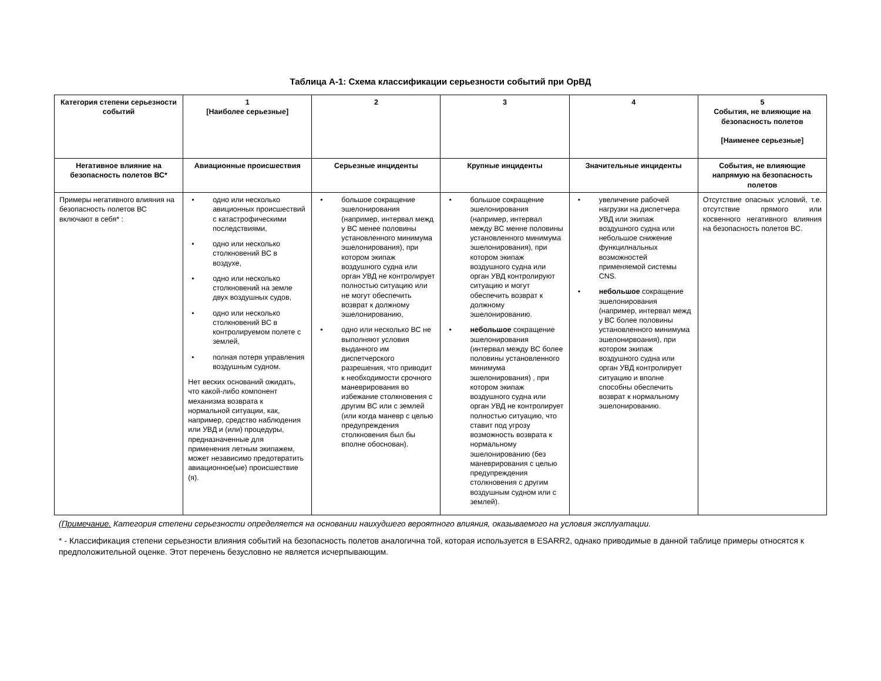Таблица А-1: Схема классификации серьезности событий при ОрВД
| Категория степени серьезности событий | 1 [Наиболее серьезные] | 2 | 3 | 4 | 5 События, не влияющие на безопасность полетов [Наименее серьезные] |
| --- | --- | --- | --- | --- | --- |
| Негативное влияние на безопасность полетов ВС* | Авиационные происшествия | Серьезные инциденты | Крупные инциденты | Значительные инциденты | События, не влияющие напрямую на безопасность полетов |
| Примеры негативного влияния на безопасность полетов ВС включают в себя* : | • одно или несколько авиционных происшествий с катастрофическими последствиями, • одно или несколько столкновений ВС в воздухе, • одно или несколько столкновений на земле двух воздушных судов, • одно или несколько столкновений ВС в контролируемом полете с землей, • полная потеря управления воздушным судном. Нет веских оснований ожидать, что какой-либо компонент механизма возврата к нормальной ситуации, как, например, средство наблюдения или УВД и (или) процедуры, предназначенные для применения летным экипажем, может независимо предотвратить авиационное(ые) происшествие (я). | • большое сокращение эшелонирования (например, интервал межд у ВС менее половины установленного минимума эшелонирования), при котором экипаж воздушного судна или орган УВД не контролирует полностью ситуацию или не могут обеспечить возврат к должному эшелонированию, • одно или несколько ВС не выполняют условия выданного им диспетчерского разрешения, что приводит к необходимости срочного маневрирования во избежание столкновения с другим ВС или с землей (или когда маневр с целью предупреждения столкновения был бы вполне обоснован). | • большое сокращение эшелонирования (например, интервал между ВС менне половины установленного минимума эшелонирования), при котором экипаж воздушного судна или орган УВД контролируют ситуацию и могут обеспечить возврат к должному эшелонированию. • небольшое сокращение эшелонирования (интервал между ВС более половины установленного минимума эшелонирования) , при котором экипаж воздушного судна или орган УВД не контролирует полностью ситуацию, что ставит под угрозу возможность возврата к нормальному эшелонированию (без маневрирования с целью предупреждения столкновения с другим воздушным судном или с землей). | • увеличение рабочей нагрузки на диспетчера УВД или экипаж воздушного судна или небольшое снижение функцилнальных возможностей применяемой системы CNS. • небольшое сокращение эшелонирования (например, интервал межд у ВС более половины установленного минимума эшелонирвоания), при котором экипаж воздушного судна или орган УВД контролирует ситуацию и вполне способны обеспечить возврат к нормальному эшелонированию. | Отсутствие опасных условий, т.е. отсутствие прямого или косвенного негативного влияния на безопасность полетов ВС. |
(Примечание. Категория степени серьезности определяется на основании наихудшего вероятного влияния, оказываемого на условия эксплуатации.
* - Классификация степени серьезности влияния событий на безопасность полетов аналогична той, которая используется в ESARR2, однако приводимые в данной таблице примеры относятся к предположительной оценке. Этот перечень безусловно не является исчерпывающим.